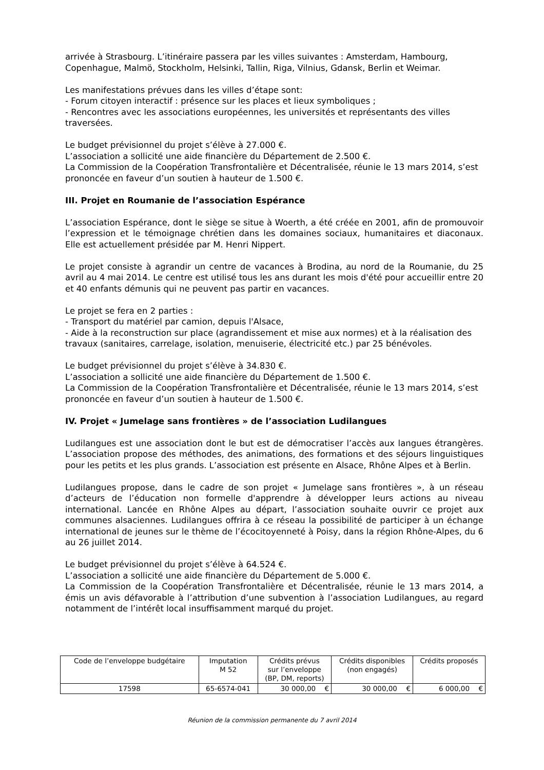arrivée à Strasbourg. L’itinéraire passera par les villes suivantes : Amsterdam, Hambourg, Copenhague, Malmö, Stockholm, Helsinki, Tallin, Riga, Vilnius, Gdansk, Berlin et Weimar.
Les manifestations prévues dans les villes d’étape sont:
- Forum citoyen interactif : présence sur les places et lieux symboliques ;
- Rencontres avec les associations européennes, les universités et représentants des villes traversées.
Le budget prévisionnel du projet s’élève à 27.000 €.
L’association a sollicité une aide financière du Département de 2.500 €.
La Commission de la Coopération Transfrontalière et Décentralisée, réunie le 13 mars 2014, s’est prononcée en faveur d’un soutien à hauteur de 1.500 €.
III. Projet en Roumanie de l’association Espérance
L’association Espérance, dont le siège se situe à Woerth, a été créée en 2001, afin de promouvoir l’expression et le témoignage chrétien dans les domaines sociaux, humanitaires et diaconaux. Elle est actuellement présidée par M. Henri Nippert.
Le projet consiste à agrandir un centre de vacances à Brodina, au nord de la Roumanie, du 25 avril au 4 mai 2014. Le centre est utilisé tous les ans durant les mois d'été pour accueillir entre 20 et 40 enfants démunis qui ne peuvent pas partir en vacances.
Le projet se fera en 2 parties :
- Transport du matériel par camion, depuis l'Alsace,
- Aide à la reconstruction sur place (agrandissement et mise aux normes) et à la réalisation des travaux (sanitaires, carrelage, isolation, menuiserie, électricité etc.) par 25 bénévoles.
Le budget prévisionnel du projet s’élève à 34.830 €.
L’association a sollicité une aide financière du Département de 1.500 €.
La Commission de la Coopération Transfrontalière et Décentralisée, réunie le 13 mars 2014, s’est prononcée en faveur d’un soutien à hauteur de 1.500 €.
IV. Projet « Jumelage sans frontières » de l’association Ludilangues
Ludilangues est une association dont le but est de démocratiser l’accès aux langues étrangères. L’association propose des méthodes, des animations, des formations et des séjours linguistiques pour les petits et les plus grands. L’association est présente en Alsace, Rhône Alpes et à Berlin.
Ludilangues propose, dans le cadre de son projet « Jumelage sans frontières », à un réseau d’acteurs de l’éducation non formelle d'apprendre à développer leurs actions au niveau international. Lancée en Rhône Alpes au départ, l’association souhaite ouvrir ce projet aux communes alsaciennes. Ludilangues offrira à ce réseau la possibilité de participer à un échange international de jeunes sur le thème de l’écocitoyenneté à Poisy, dans la région Rhône-Alpes, du 6 au 26 juillet 2014.
Le budget prévisionnel du projet s’élève à 64.524 €.
L’association a sollicité une aide financière du Département de 5.000 €.
La Commission de la Coopération Transfrontalière et Décentralisée, réunie le 13 mars 2014, a émis un avis défavorable à l’attribution d’une subvention à l’association Ludilangues, au regard notamment de l’intérêt local insuffisamment marqué du projet.
| Code de l’enveloppe budgétaire | Imputation M 52 | Crédits prévus sur l’enveloppe (BP, DM, reports) | | Crédits disponibles (non engagés) | | Crédits proposés | |
| 17598 | 65-6574-041 | 30 000,00 | € | 30 000,00 | € | 6 000,00 | € |
Réunion de la commission permanente du 7 avril 2014